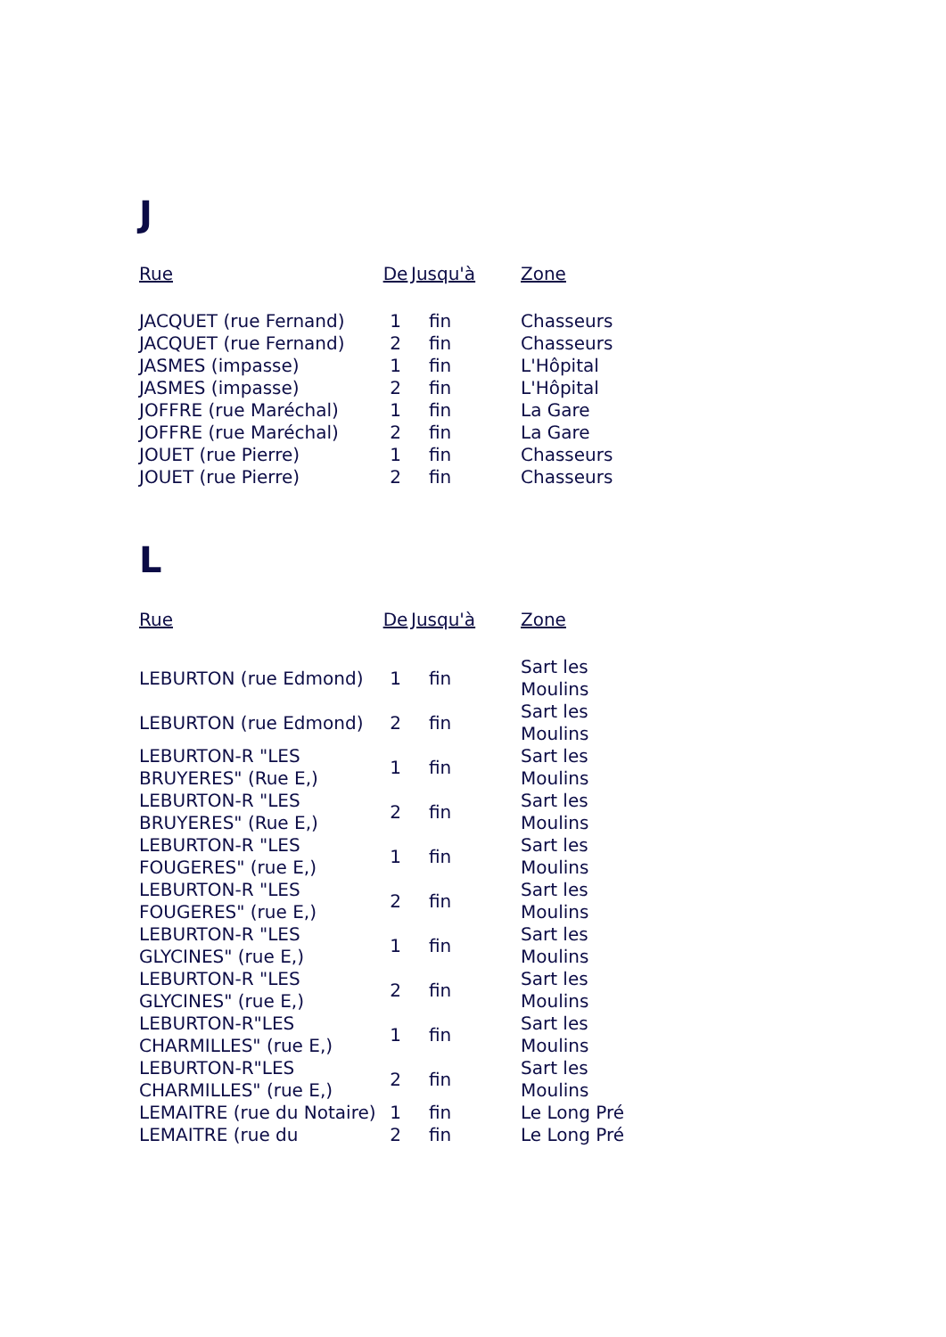J
| Rue | De | Jusqu'à | Zone |
| --- | --- | --- | --- |
| JACQUET (rue Fernand) | 1 | fin | Chasseurs |
| JACQUET (rue Fernand) | 2 | fin | Chasseurs |
| JASMES (impasse) | 1 | fin | L'Hôpital |
| JASMES (impasse) | 2 | fin | L'Hôpital |
| JOFFRE (rue Maréchal) | 1 | fin | La Gare |
| JOFFRE (rue Maréchal) | 2 | fin | La Gare |
| JOUET (rue Pierre) | 1 | fin | Chasseurs |
| JOUET (rue Pierre) | 2 | fin | Chasseurs |
L
| Rue | De | Jusqu'à | Zone |
| --- | --- | --- | --- |
| LEBURTON (rue Edmond) | 1 | fin | Sart les Moulins |
| LEBURTON (rue Edmond) | 2 | fin | Sart les Moulins |
| LEBURTON-R "LES BRUYERES" (Rue E,) | 1 | fin | Sart les Moulins |
| LEBURTON-R "LES BRUYERES" (Rue E,) | 2 | fin | Sart les Moulins |
| LEBURTON-R "LES FOUGERES" (rue E,) | 1 | fin | Sart les Moulins |
| LEBURTON-R "LES FOUGERES" (rue E,) | 2 | fin | Sart les Moulins |
| LEBURTON-R "LES GLYCINES" (rue E,) | 1 | fin | Sart les Moulins |
| LEBURTON-R "LES GLYCINES" (rue E,) | 2 | fin | Sart les Moulins |
| LEBURTON-R"LES CHARMILLES" (rue E,) | 1 | fin | Sart les Moulins |
| LEBURTON-R"LES CHARMILLES" (rue E,) | 2 | fin | Sart les Moulins |
| LEMAITRE (rue du Notaire) | 1 | fin | Le Long Pré |
| LEMAITRE (rue du | 2 | fin | Le Long Pré |